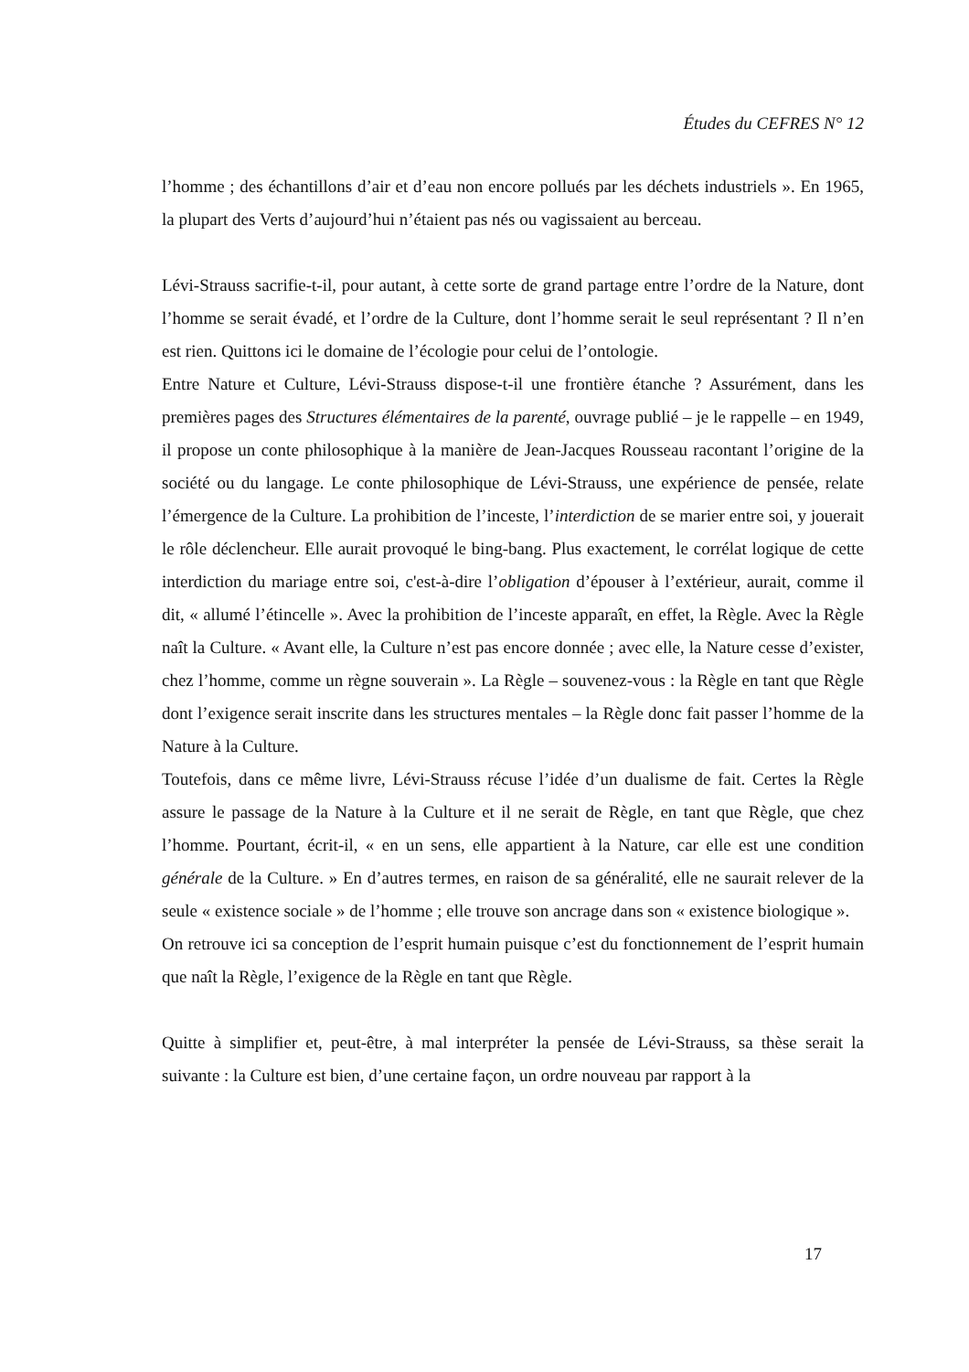Études du CEFRES N° 12
l’homme ; des échantillons d’air et d’eau non encore pollués par les déchets industriels ». En 1965, la plupart des Verts d’aujourd’hui n’étaient pas nés ou vagissaient au berceau.
Lévi-Strauss sacrifie-t-il, pour autant, à cette sorte de grand partage entre l’ordre de la Nature, dont l’homme se serait évadé, et l’ordre de la Culture, dont l’homme serait le seul représentant ? Il n’en est rien. Quittons ici le domaine de l’écologie pour celui de l’ontologie.
Entre Nature et Culture, Lévi-Strauss dispose-t-il une frontière étanche ? Assurément, dans les premières pages des Structures élémentaires de la parenté, ouvrage publié – je le rappelle – en 1949, il propose un conte philosophique à la manière de Jean-Jacques Rousseau racontant l’origine de la société ou du langage. Le conte philosophique de Lévi-Strauss, une expérience de pensée, relate l’émergence de la Culture. La prohibition de l’inceste, l’interdiction de se marier entre soi, y jouerait le rôle déclencheur. Elle aurait provoqué le bing-bang. Plus exactement, le corrélat logique de cette interdiction du mariage entre soi, c'est-à-dire l’obligation d’épouser à l’extérieur, aurait, comme il dit, « allumé l’étincelle ». Avec la prohibition de l’inceste apparaît, en effet, la Règle. Avec la Règle naît la Culture. « Avant elle, la Culture n’est pas encore donnée ; avec elle, la Nature cesse d’exister, chez l’homme, comme un règne souverain ». La Règle – souvenez-vous : la Règle en tant que Règle dont l’exigence serait inscrite dans les structures mentales – la Règle donc fait passer l’homme de la Nature à la Culture.
Toutefois, dans ce même livre, Lévi-Strauss récuse l’idée d’un dualisme de fait. Certes la Règle assure le passage de la Nature à la Culture et il ne serait de Règle, en tant que Règle, que chez l’homme. Pourtant, écrit-il, « en un sens, elle appartient à la Nature, car elle est une condition générale de la Culture. » En d’autres termes, en raison de sa généralité, elle ne saurait relever de la seule « existence sociale » de l’homme ; elle trouve son ancrage dans son « existence biologique ».
On retrouve ici sa conception de l’esprit humain puisque c’est du fonctionnement de l’esprit humain que naît la Règle, l’exigence de la Règle en tant que Règle.
Quitte à simplifier et, peut-être, à mal interpréter la pensée de Lévi-Strauss, sa thèse serait la suivante : la Culture est bien, d’une certaine façon, un ordre nouveau par rapport à la
17